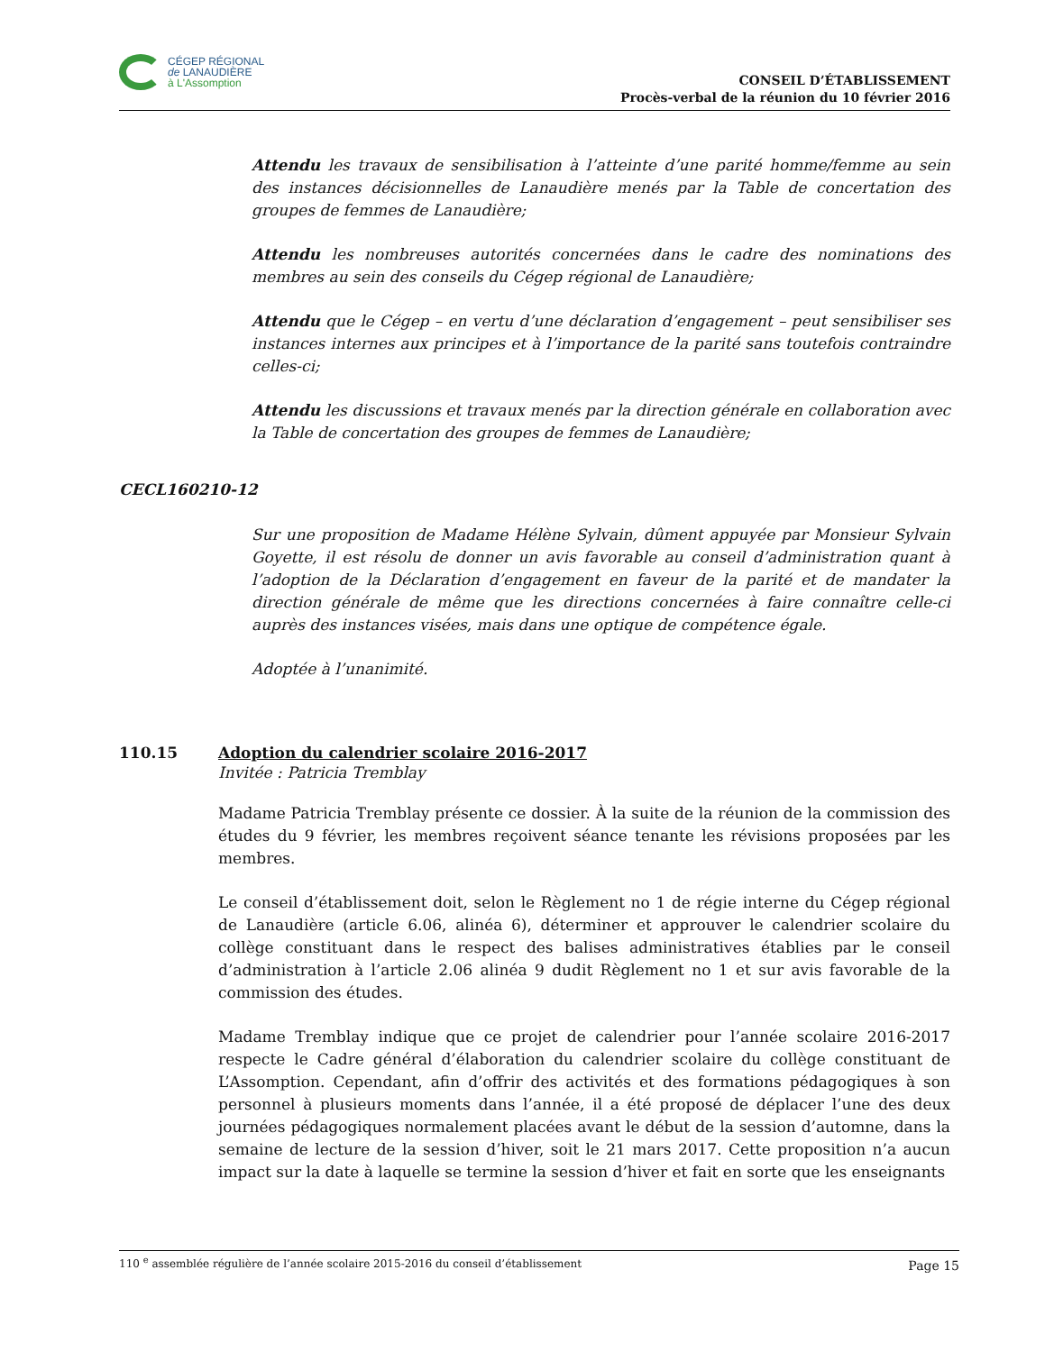CÉGEP RÉGIONAL
de LANAUDIÈRE
à L'Assomption
CONSEIL D’ÉTABLISSEMENT
Procès-verbal de la réunion du 10 février 2016
Attendu les travaux de sensibilisation à l’atteinte d’une parité homme/femme au sein des instances décisionnelles de Lanaudière menés par la Table de concertation des groupes de femmes de Lanaudière;
Attendu les nombreuses autorités concernées dans le cadre des nominations des membres au sein des conseils du Cégep régional de Lanaudière;
Attendu que le Cégep – en vertu d’une déclaration d’engagement – peut sensibiliser ses instances internes aux principes et à l’importance de la parité sans toutefois contraindre celles-ci;
Attendu les discussions et travaux menés par la direction générale en collaboration avec la Table de concertation des groupes de femmes de Lanaudière;
CECL160210-12
Sur une proposition de Madame Hélène Sylvain, dûment appuyée par Monsieur Sylvain Goyette, il est résolu de donner un avis favorable au conseil d’administration quant à l’adoption de la Déclaration d’engagement en faveur de la parité et de mandater la direction générale de même que les directions concernées à faire connaître celle-ci auprès des instances visées, mais dans une optique de compétence égale.
Adoptée à l’unanimité.
110.15 Adoption du calendrier scolaire 2016-2017
Invitée : Patricia Tremblay
Madame Patricia Tremblay présente ce dossier. À la suite de la réunion de la commission des études du 9 février, les membres reçoivent séance tenante les révisions proposées par les membres.
Le conseil d’établissement doit, selon le Règlement no 1 de régie interne du Cégep régional de Lanaudière (article 6.06, alinéa 6), déterminer et approuver le calendrier scolaire du collège constituant dans le respect des balises administratives établies par le conseil d’administration à l’article 2.06 alinéa 9 dudit Règlement no 1 et sur avis favorable de la commission des études.
Madame Tremblay indique que ce projet de calendrier pour l’année scolaire 2016-2017 respecte le Cadre général d’élaboration du calendrier scolaire du collège constituant de L’Assomption. Cependant, afin d’offrir des activités et des formations pédagogiques à son personnel à plusieurs moments dans l’année, il a été proposé de déplacer l’une des deux journées pédagogiques normalement placées avant le début de la session d’automne, dans la semaine de lecture de la session d’hiver, soit le 21 mars 2017. Cette proposition n’a aucun impact sur la date à laquelle se termine la session d’hiver et fait en sorte que les enseignants
110 <sup>e</sup> assemblée régulière de l’année scolaire 2015-2016 du conseil d’établissement Page 15